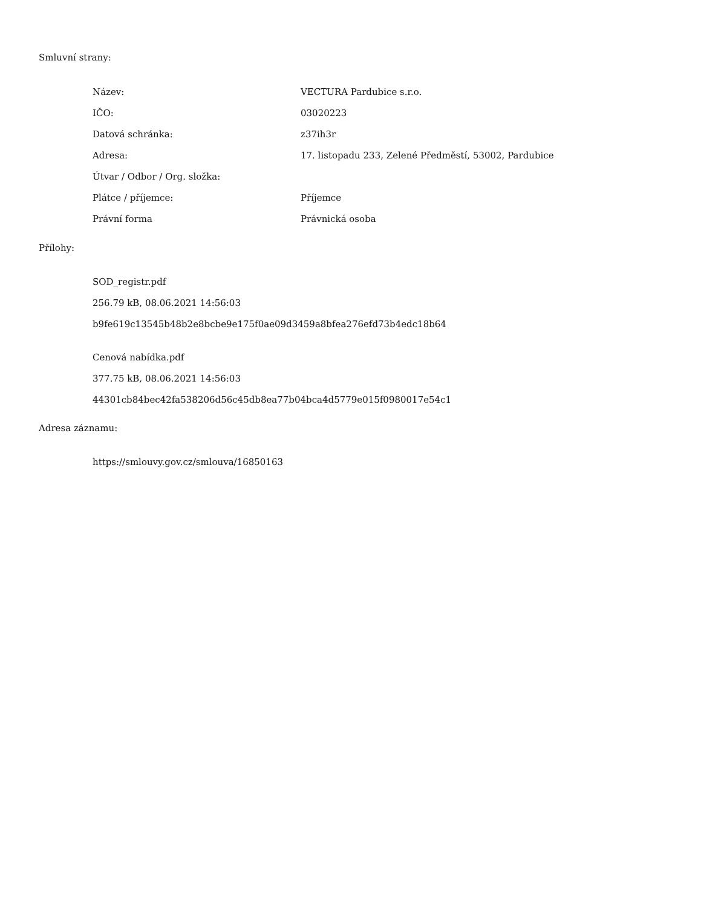Smluvní strany:
| Název: | VECTURA Pardubice s.r.o. |
| IČO: | 03020223 |
| Datová schránka: | z37ih3r |
| Adresa: | 17. listopadu 233, Zelené Předměstí, 53002, Pardubice |
| Útvar / Odbor / Org. složka: | |
| Plátce / příjemce: | Příjemce |
| Právní forma | Právnická osoba |
Přílohy:
SOD_registr.pdf
256.79 kB, 08.06.2021 14:56:03
b9fe619c13545b48b2e8bcbe9e175f0ae09d3459a8bfea276efd73b4edc18b64
Cenová nabídka.pdf
377.75 kB, 08.06.2021 14:56:03
44301cb84bec42fa538206d56c45db8ea77b04bca4d5779e015f0980017e54c1
Adresa záznamu:
https://smlouvy.gov.cz/smlouva/16850163